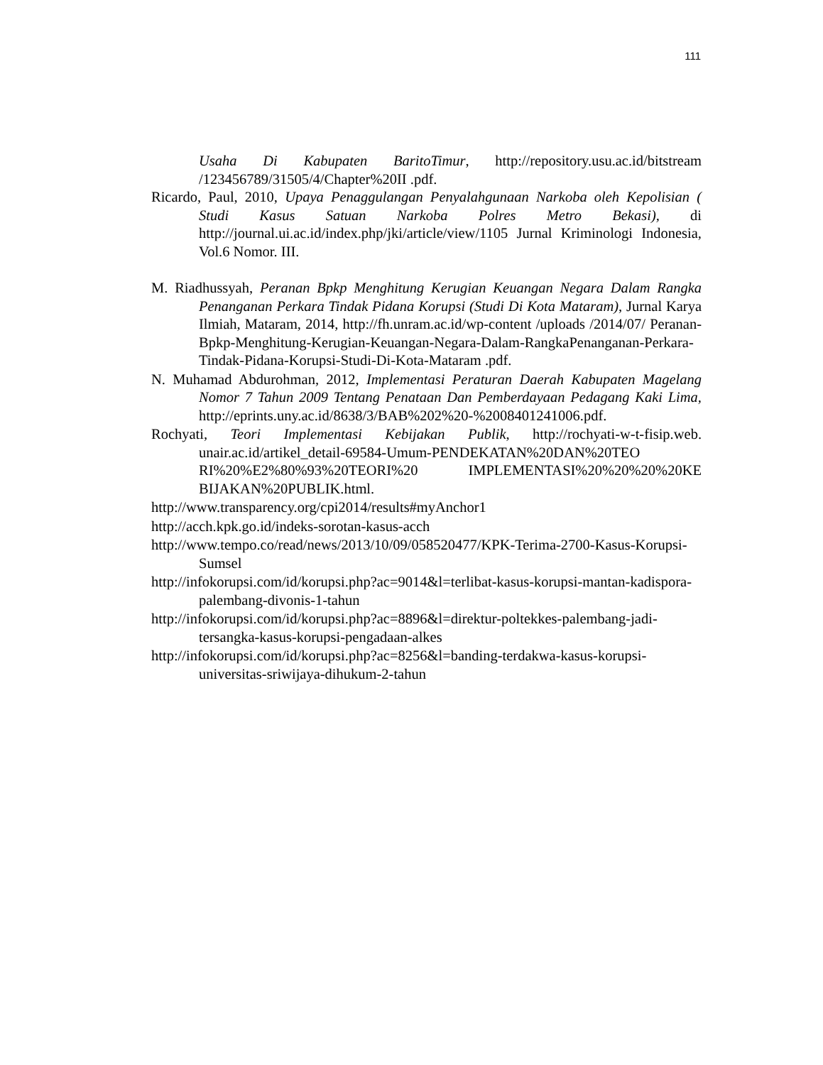111
Usaha Di Kabupaten BaritoTimur, http://repository.usu.ac.id/bitstream /123456789/31505/4/Chapter%20II .pdf.
Ricardo, Paul, 2010, Upaya Penaggulangan Penyalahgunaan Narkoba oleh Kepolisian ( Studi Kasus Satuan Narkoba Polres Metro Bekasi), di http://journal.ui.ac.id/index.php/jki/article/view/1105 Jurnal Kriminologi Indonesia, Vol.6 Nomor. III.
M. Riadhussyah, Peranan Bpkp Menghitung Kerugian Keuangan Negara Dalam Rangka Penanganan Perkara Tindak Pidana Korupsi (Studi Di Kota Mataram), Jurnal Karya Ilmiah, Mataram, 2014, http://fh.unram.ac.id/wp-content /uploads /2014/07/ Peranan-Bpkp-Menghitung-Kerugian-Keuangan-Negara-Dalam-RangkaPenanganan-Perkara-Tindak-Pidana-Korupsi-Studi-Di-Kota-Mataram .pdf.
N. Muhamad Abdurohman, 2012, Implementasi Peraturan Daerah Kabupaten Magelang Nomor 7 Tahun 2009 Tentang Penataan Dan Pemberdayaan Pedagang Kaki Lima, http://eprints.uny.ac.id/8638/3/BAB%202%20-%2008401241006.pdf.
Rochyati, Teori Implementasi Kebijakan Publik, http://rochyati-w-t-fisip.web. unair.ac.id/artikel_detail-69584-Umum-PENDEKATAN%20DAN%20TEO RI%20%E2%80%93%20TEORI%20 IMPLEMENTASI%20%20%20%20KE BIJAKAN%20PUBLIK.html.
http://www.transparency.org/cpi2014/results#myAnchor1
http://acch.kpk.go.id/indeks-sorotan-kasus-acch
http://www.tempo.co/read/news/2013/10/09/058520477/KPK-Terima-2700-Kasus-Korupsi-Sumsel
http://infokorupsi.com/id/korupsi.php?ac=9014&l=terlibat-kasus-korupsi-mantan-kadispora-palembang-divonis-1-tahun
http://infokorupsi.com/id/korupsi.php?ac=8896&l=direktur-poltekkes-palembang-jadi-tersangka-kasus-korupsi-pengadaan-alkes
http://infokorupsi.com/id/korupsi.php?ac=8256&l=banding-terdakwa-kasus-korupsi-universitas-sriwijaya-dihukum-2-tahun